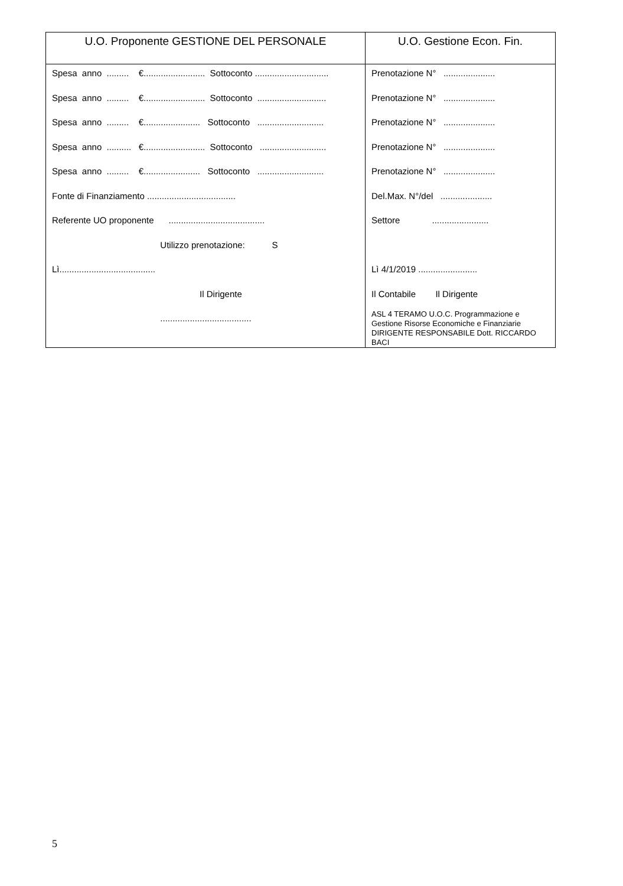| U.O. Proponente GESTIONE DEL PERSONALE | U.O. Gestione Econ. Fin. |
| --- | --- |
| Spesa anno ......... €......................... Sottoconto .............................. Spesa anno ......... €......................... Sottoconto ............................ Spesa anno ......... €....................... Sottoconto ........................... Spesa anno .......... €......................... Sottoconto ........................... Spesa anno ......... €....................... Sottoconto ........................... Fonte di Finanziamento .................................... Referente UO proponente ....................................... Utilizzo prenotazione: S Lì....................................... Il Dirigente ..................................... | Prenotazione N° ..................... Prenotazione N° ..................... Prenotazione N° ..................... Prenotazione N° ..................... Prenotazione N° ..................... Del.Max. N°/del ..................... Settore ....................... Lì 4/1/2019 ........................ Il Contabile Il Dirigente ASL 4 TERAMO U.O.C. Programmazione e Gestione Risorse Economiche e Finanziarie DIRIGENTE RESPONSABILE Dott. RICCARDO BACI |
5